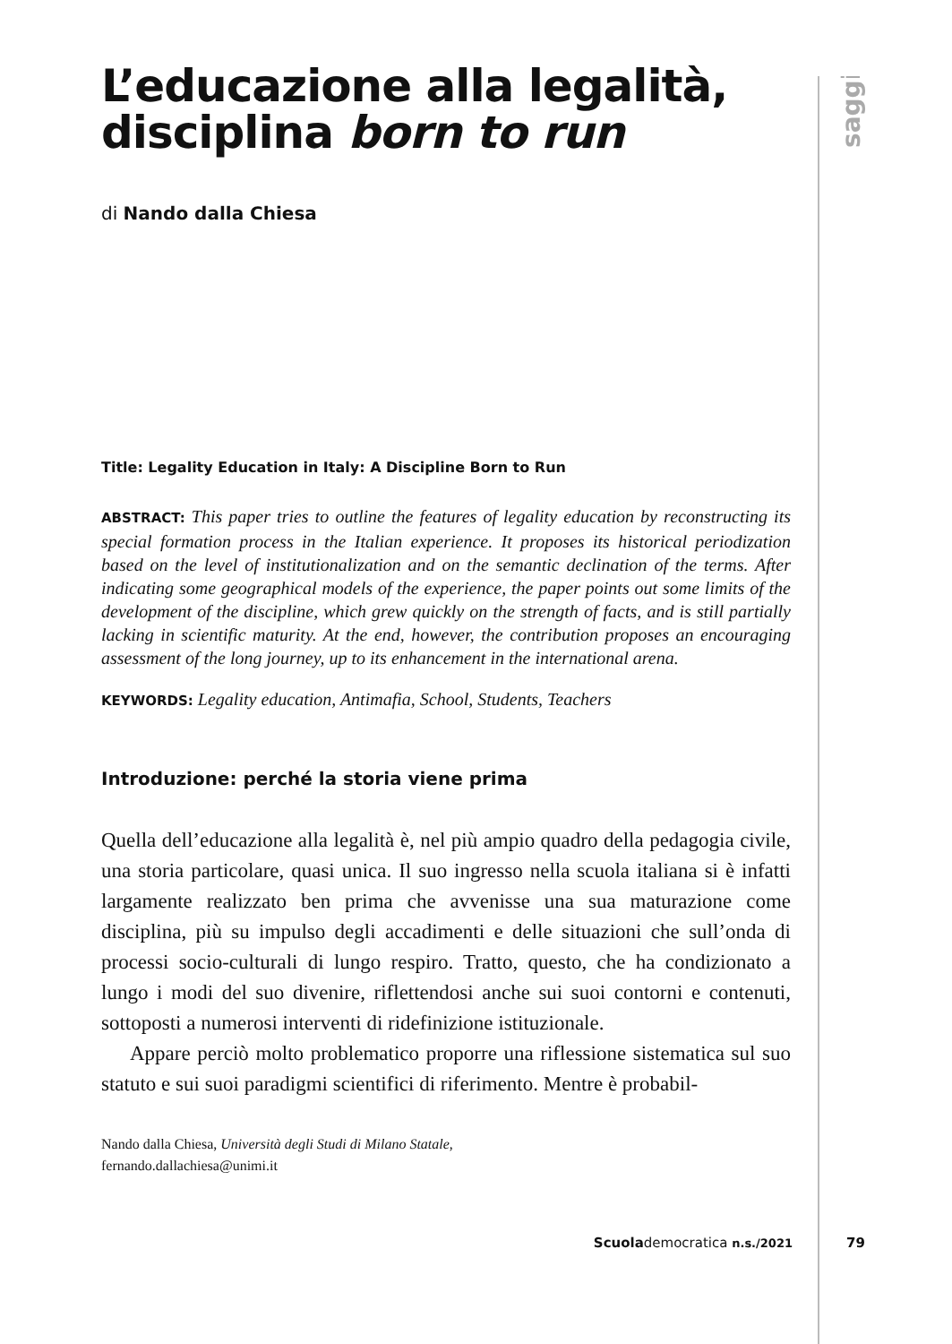saggi
L’educazione alla legalità,
disciplina born to run
di Nando dalla Chiesa
Title: Legality Education in Italy: A Discipline Born to Run
ABSTRACT: This paper tries to outline the features of legality education by reconstructing its special formation process in the Italian experience. It proposes its historical periodization based on the level of institutionalization and on the semantic declination of the terms. After indicating some geographical models of the experience, the paper points out some limits of the development of the discipline, which grew quickly on the strength of facts, and is still partially lacking in scientific maturity. At the end, however, the contribution proposes an encouraging assessment of the long journey, up to its enhancement in the international arena.
KEYWORDS: Legality education, Antimafia, School, Students, Teachers
Introduzione: perché la storia viene prima
Quella dell’educazione alla legalità è, nel più ampio quadro della pedagogia civile, una storia particolare, quasi unica. Il suo ingresso nella scuola italiana si è infatti largamente realizzato ben prima che avvenisse una sua maturazione come disciplina, più su impulso degli accadimenti e delle situazioni che sull’onda di processi socio-culturali di lungo respiro. Tratto, questo, che ha condizionato a lungo i modi del suo divenire, riflettendosi anche sui suoi contorni e contenuti, sottoposti a numerosi interventi di ridefinizione istituzionale.
Appare perciò molto problematico proporre una riflessione sistematica sul suo statuto e sui suoi paradigmi scientifici di riferimento. Mentre è probabil-
Nando dalla Chiesa, Università degli Studi di Milano Statale,
fernando.dallachiesa@unimi.it
Scuolademocratica n.s./2021 79